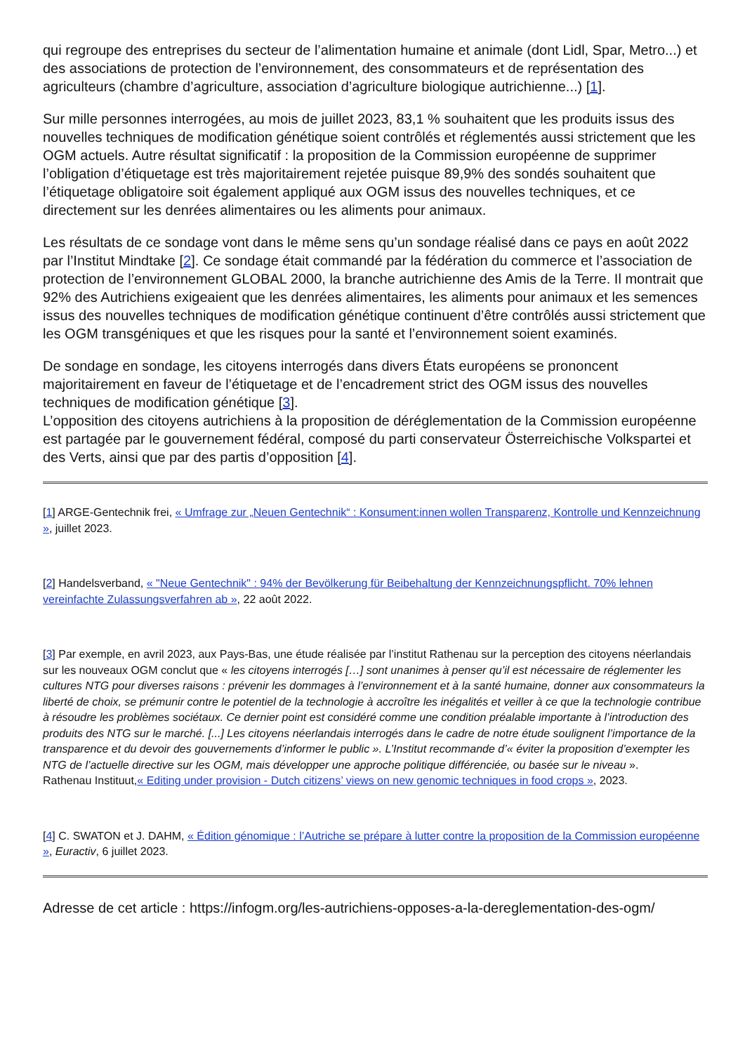qui regroupe des entreprises du secteur de l’alimentation humaine et animale (dont Lidl, Spar, Metro...) et des associations de protection de l’environnement, des consommateurs et de représentation des agriculteurs (chambre d’agriculture, association d’agriculture biologique autrichienne...) [1].
Sur mille personnes interrogées, au mois de juillet 2023, 83,1 % souhaitent que les produits issus des nouvelles techniques de modification génétique soient contrôlés et réglementés aussi strictement que les OGM actuels. Autre résultat significatif : la proposition de la Commission européenne de supprimer l’obligation d’étiquetage est très majoritairement rejetée puisque 89,9% des sondés souhaitent que l’étiquetage obligatoire soit également appliqué aux OGM issus des nouvelles techniques, et ce directement sur les denrées alimentaires ou les aliments pour animaux.
Les résultats de ce sondage vont dans le même sens qu’un sondage réalisé dans ce pays en août 2022 par l’Institut Mindtake [2]. Ce sondage était commandé par la fédération du commerce et l’association de protection de l’environnement GLOBAL 2000, la branche autrichienne des Amis de la Terre. Il montrait que 92% des Autrichiens exigeaient que les denrées alimentaires, les aliments pour animaux et les semences issus des nouvelles techniques de modification génétique continuent d’être contrôlés aussi strictement que les OGM transgéniques et que les risques pour la santé et l’environnement soient examinés.
De sondage en sondage, les citoyens interrogés dans divers États européens se prononcent majoritairement en faveur de l’étiquetage et de l’encadrement strict des OGM issus des nouvelles techniques de modification génétique [3].
L’opposition des citoyens autrichiens à la proposition de déréglementation de la Commission européenne est partagée par le gouvernement fédéral, composé du parti conservateur Österreichische Volkspartei et des Verts, ainsi que par des partis d’opposition [4].
[1] ARGE-Gentechnik frei, « Umfrage zur „Neuen Gentechnik“ : Konsument:innen wollen Transparenz, Kontrolle und Kennzeichnung », juillet 2023.
[2] Handelsverband, « "Neue Gentechnik" : 94% der Bevölkerung für Beibehaltung der Kennzeichnungspflicht. 70% lehnen vereinfachte Zulassungsverfahren ab », 22 août 2022.
[3] Par exemple, en avril 2023, aux Pays-Bas, une étude réalisée par l’institut Rathenau sur la perception des citoyens néerlandais sur les nouveaux OGM conclut que « les citoyens interrogés […] sont unanimes à penser qu’il est nécessaire de réglementer les cultures NTG pour diverses raisons : prévenir les dommages à l’environnement et à la santé humaine, donner aux consommateurs la liberté de choix, se prémunir contre le potentiel de la technologie à accroître les inégalités et veiller à ce que la technologie contribue à résoudre les problèmes sociétaux. Ce dernier point est considéré comme une condition préalable importante à l’introduction des produits des NTG sur le marché. [...] Les citoyens néerlandais interrogés dans le cadre de notre étude soulignent l’importance de la transparence et du devoir des gouvernements d’informer le public ». L’Institut recommande d’« éviter la proposition d’exempter les NTG de l’actuelle directive sur les OGM, mais développer une approche politique différenciée, ou basée sur le niveau ».
Rathenau Instituut,« Editing under provision - Dutch citizens’ views on new genomic techniques in food crops », 2023.
[4] C. SWATON et J. DAHM, « Édition génomique : l’Autriche se prépare à lutter contre la proposition de la Commission européenne », Euractiv, 6 juillet 2023.
Adresse de cet article : https://infogm.org/les-autrichiens-opposes-a-la-dereglementation-des-ogm/